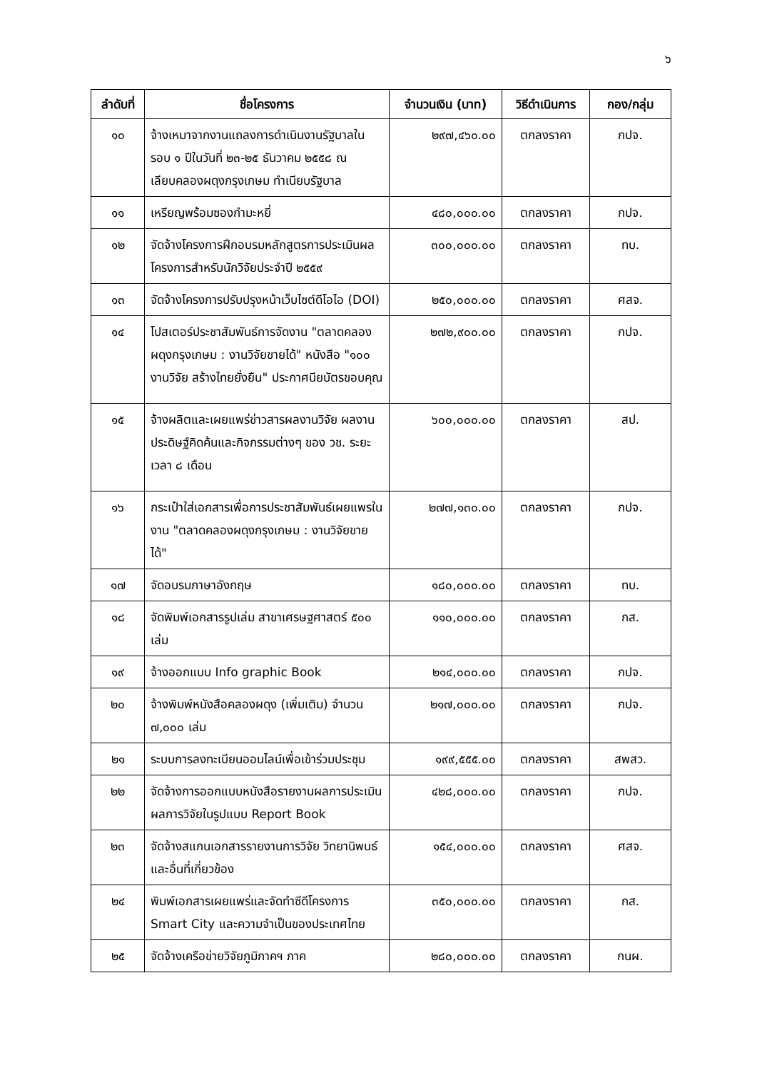๖
| ลำดับที่ | ชื่อโครงการ | จำนวนเงิน (บาท) | วิธีดำเนินการ | กอง/กลุ่ม |
| --- | --- | --- | --- | --- |
| ๑๐ | จ้างเหมาจากงานแถลงการดำเนินงานรัฐบาลในรอบ ๑ ปีในวันที่ ๒๓-๒๕ ธันวาคม ๒๕๕๘ ณ เลียบคลองผดุงกรุงเกษม ทำเนียบรัฐบาล | ๒๙๗,๔๖๐.๐๐ | ตกลงราคา | กปจ. |
| ๑๑ | เหรียญพร้อมซองกำมะหยี่ | ๔๘๐,๐๐๐.๐๐ | ตกลงราคา | กปจ. |
| ๑๒ | จัดจ้างโครงการฝึกอบรมหลักสูตรการประเมินผลโครงการสำหรับนักวิจัยประจำปี ๒๕๕๙ | ๓๐๐,๐๐๐.๐๐ | ตกลงราคา | ทบ. |
| ๑๓ | จัดจ้างโครงการปรับปรุงหน้าเว็บไซต์ดีโอไอ (DOI) | ๒๕๐,๐๐๐.๐๐ | ตกลงราคา | ศสจ. |
| ๑๔ | โปสเตอร์ประชาสัมพันธ์การจัดงาน "ตลาดคลองผดุงกรุงเกษม : งานวิจัยขายได้" หนังสือ "๑๐๐ งานวิจัย สร้างไทยยั่งยืน" ประกาศนียบัตรขอบคุณ | ๒๗๒,๙๐๐.๐๐ | ตกลงราคา | กปจ. |
| ๑๕ | จ้างผลิตและเผยแพร่ข่าวสารผลงานวิจัย ผลงานประดิษฐ์คิดค้นและกิจกรรมต่างๆ ของ วช. ระยะเวลา ๘ เดือน | ๖๐๐,๐๐๐.๐๐ | ตกลงราคา | สป. |
| ๑๖ | กระเป๋าใส่เอกสารเพื่อการประชาสัมพันธ์เผยแพรในงาน "ตลาดคลองผดุงกรุงเกษม : งานวิจัยขายได้" | ๒๗๗,๑๓๐.๐๐ | ตกลงราคา | กปจ. |
| ๑๗ | จัดอบรมภาษาอังกฤษ | ๑๘๐,๐๐๐.๐๐ | ตกลงราคา | ทบ. |
| ๑๘ | จัดพิมพ์เอกสารรูปเล่ม สาขาเศรษฐศาสตร์ ๕๐๐ เล่ม | ๑๑๐,๐๐๐.๐๐ | ตกลงราคา | กส. |
| ๑๙ | จ้างออกแบบ Info graphic Book | ๒๑๔,๐๐๐.๐๐ | ตกลงราคา | กปจ. |
| ๒๐ | จ้างพิมพ์หนังสือคลองผดุง (เพิ่มเติม) จำนวน ๗,๐๐๐ เล่ม | ๒๑๗,๐๐๐.๐๐ | ตกลงราคา | กปจ. |
| ๒๑ | ระบบการลงทะเบียนออนไลน์เพื่อเข้าร่วมประชุม | ๑๙๙,๕๕๕.๐๐ | ตกลงราคา | สพสว. |
| ๒๒ | จัดจ้างการออกแบบหนังสือรายงานผลการประเมินผลการวิจัยในรูปแบบ Report Book | ๔๒๘,๐๐๐.๐๐ | ตกลงราคา | กปจ. |
| ๒๓ | จัดจ้างสแกนเอกสารรายงานการวิจัย วิทยานิพนธ์ และอื่นที่เกี่ยวข้อง | ๑๕๔,๐๐๐.๐๐ | ตกลงราคา | ศสจ. |
| ๒๔ | พิมพ์เอกสารเผยแพร่และจัดทำซีดีโครงการ Smart City และความจำเป็นของประเทศไทย | ๓๕๐,๐๐๐.๐๐ | ตกลงราคา | กส. |
| ๒๕ | จัดจ้างเครือข่ายวิจัยภูมิภาคฯ ภาค | ๒๘๐,๐๐๐.๐๐ | ตกลงราคา | กนผ. |